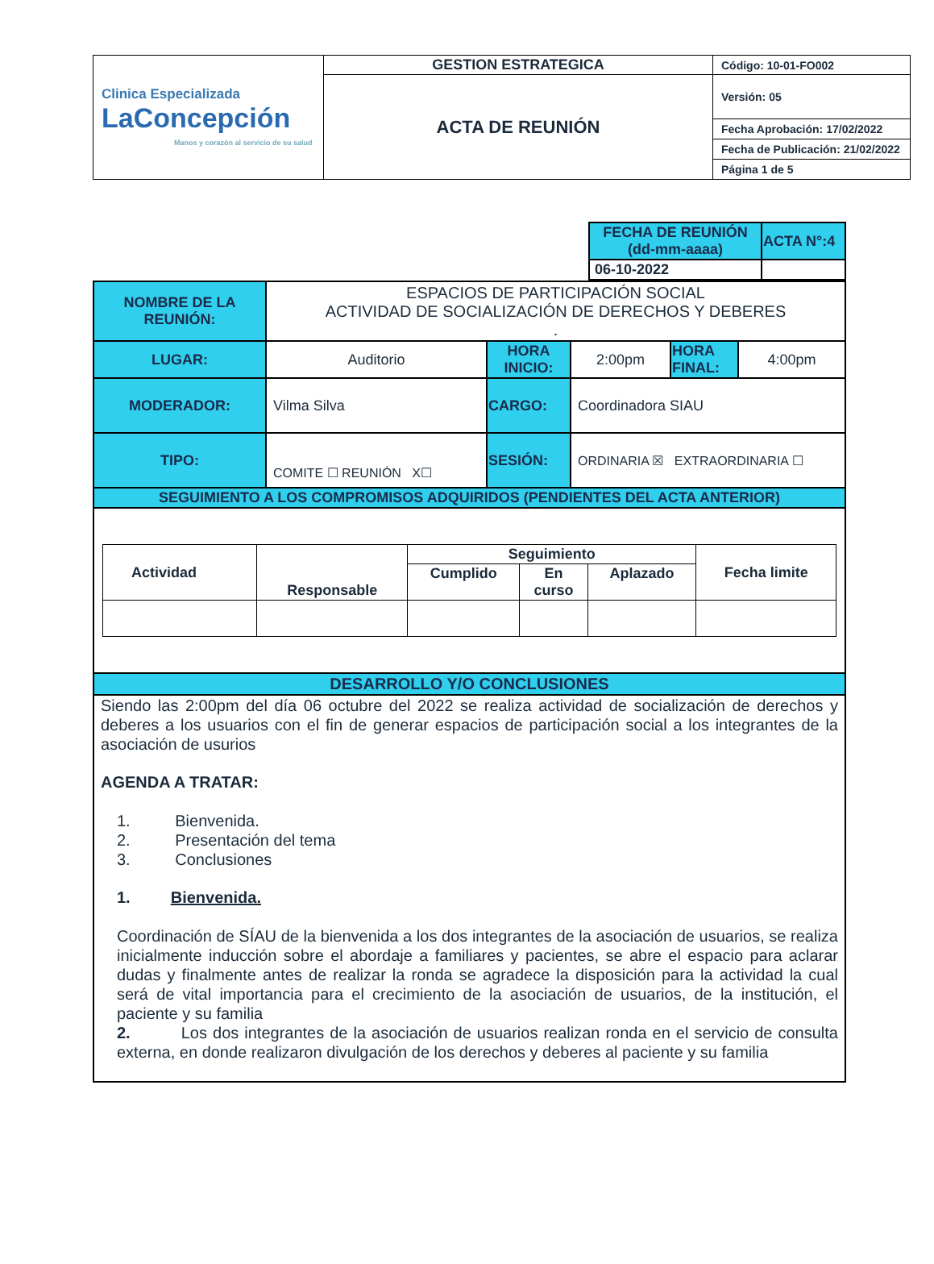| Clinica Especializada LaConcepción Manos y corazón al servicio de su salud | GESTION ESTRATEGICA | Código: 10-01-FO002 |
| | ACTA DE REUNIÓN | Versión: 05 |
| | | Fecha Aprobación: 17/02/2022 |
| | | Fecha de Publicación: 21/02/2022 |
| | | Página 1 de 5 |
| FECHA DE REUNIÓN (dd-mm-aaaa) | ACTA N°:4 |
| 06-10-2022 | |
| NOMBRE DE LA REUNIÓN: | ESPACIOS DE PARTICIPACIÓN SOCIAL ACTIVIDAD DE SOCIALIZACIÓN DE DERECHOS Y DEBERES . | | | | |
| LUGAR: | Auditorio | HORA INICIO: | 2:00pm | HORA FINAL: | 4:00pm |
| MODERADOR: | Vilma Silva | CARGO: | Coordinadora SIAU | | |
| TIPO: | COMITE ☐ REUNIÓN X☐ | SESIÓN: | ORDINARIA ☒ EXTRAORDINARIA ☐ | | |
| SEGUIMIENTO A LOS COMPROMISOS ADQUIRIDOS (PENDIENTES DEL ACTA ANTERIOR) | | | | | |
| / Actividad / Responsable / Seguimiento / / / Fecha limite / / / / Cumplido / En curso / Aplazado / / | | | | | |
| DESARROLLO Y/O CONCLUSIONES | | | | | |
| Siendo las 2:00pm del día 06 octubre del 2022 se realiza actividad de socialización de derechos y deberes a los usuarios con el fin de generar espacios de participación social a los integrantes de la asociación de usurios AGENDA A TRATAR: 1. Bienvenida. 2. Presentación del tema 3. Conclusiones 1. Bienvenida. Coordinación de SÍAU de la bienvenida a los dos integrantes de la asociación de usuarios, se realiza inicialmente inducción sobre el abordaje a familiares y pacientes, se abre el espacio para aclarar dudas y finalmente antes de realizar la ronda se agradece la disposición para la actividad la cual será de vital importancia para el crecimiento de la asociación de usuarios, de la institución, el paciente y su familia 2. Los dos integrantes de la asociación de usuarios realizan ronda en el servicio de consulta externa, en donde realizaron divulgación de los derechos y deberes al paciente y su familia | | | | | |